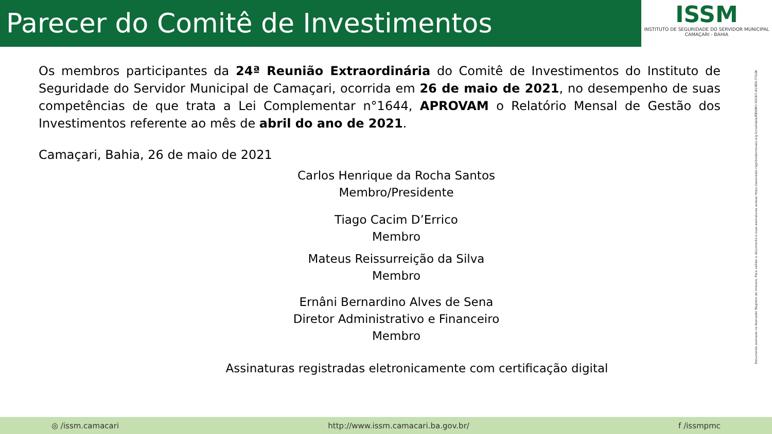Parecer do Comitê de Investimentos
ISSM
INSTITUTO DE SEGURIDADE DO SERVIDOR MUNICIPAL
CAMAÇARI - BAHIA
Os membros participantes da 24ª Reunião Extraordinária do Comitê de Investimentos do Instituto de Seguridade do Servidor Municipal de Camaçari, ocorrida em 26 de maio de 2021, no desempenho de suas competências de que trata a Lei Complementar n°1644, APROVAM o Relatório Mensal de Gestão dos Investimentos referente ao mês de abril do ano de 2021.
Camaçari, Bahia, 26 de maio de 2021
Carlos Henrique da Rocha Santos
Membro/Presidente
Tiago Cacim D’Errico
Membro
Mateus Reissurreição da Silva
Membro
Ernâni Bernardino Alves de Sena
Diretor Administrativo e Financeiro
Membro
Assinaturas registradas eletronicamente com certificação digital
Documento assinado no Assinador Registro de Imóveis. Para validar o documento e suas assinaturas acesse https://assinador.registrodeimoveis.org.br/validate/EBWMU-XG5K7-AUXED-5TLLN.
◎ /issm.camacari http://www.issm.camacari.ba.gov.br/ f /issmpmc